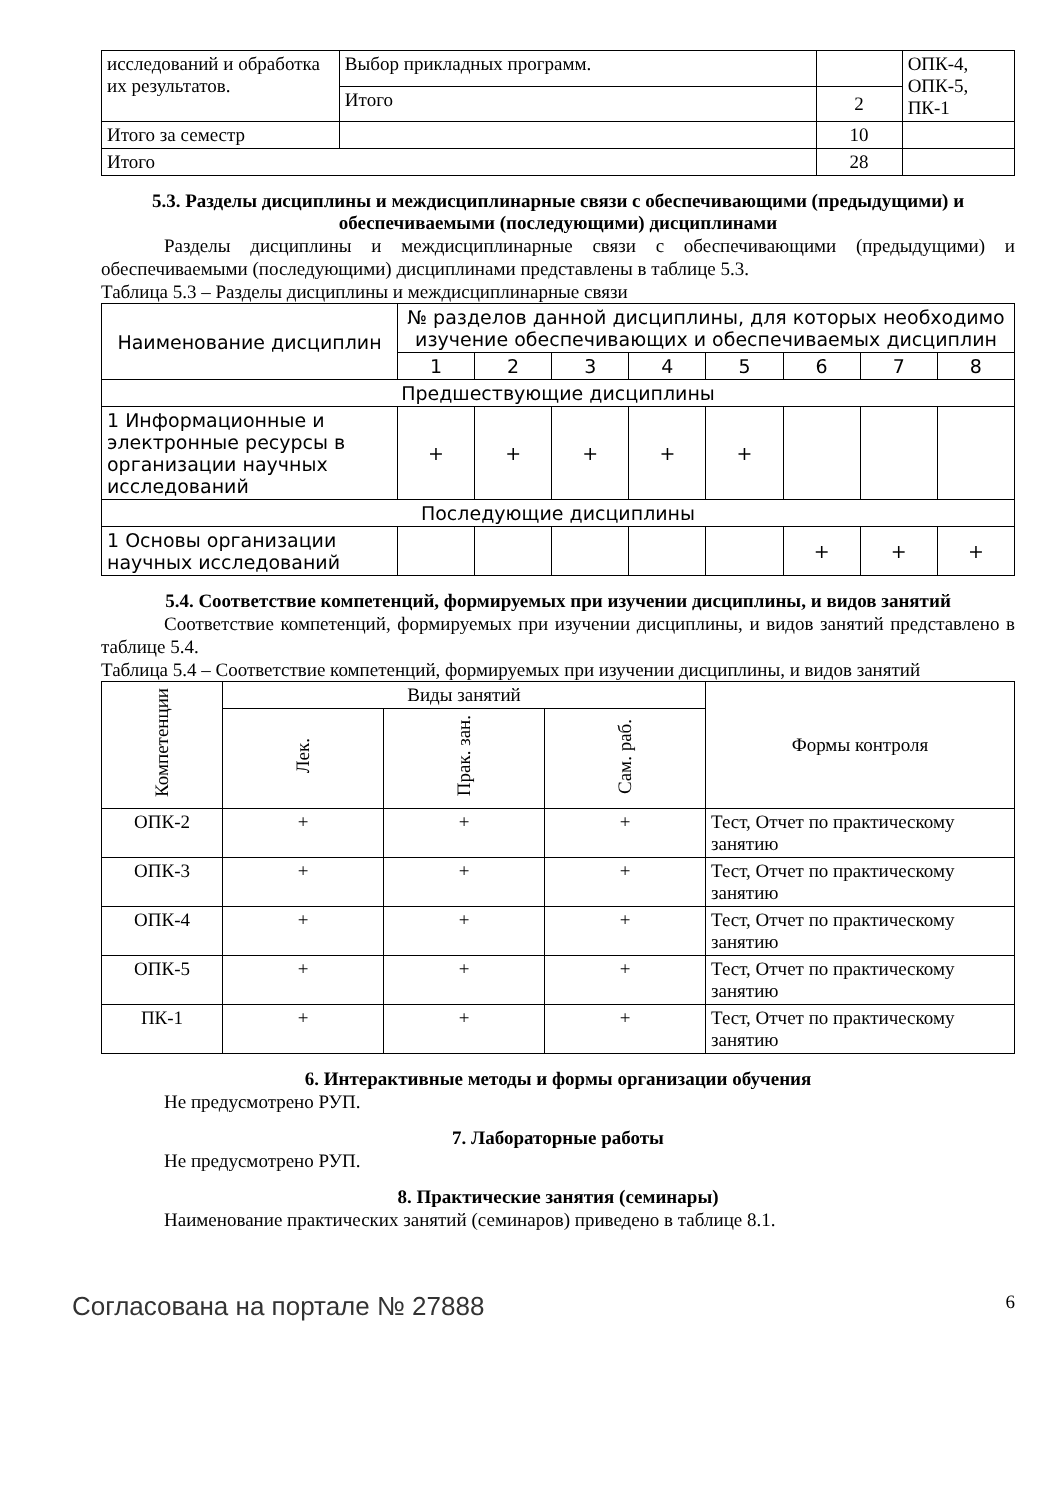| исследований и обработка их результатов. | Выбор прикладных программ. | | ОПК-4, ОПК-5, ПК-1 |
| | Итого | 2 | |
| Итого за семестр | | 10 | |
| Итого | | 28 | |
5.3. Разделы дисциплины и междисциплинарные связи с обеспечивающими (предыдущими) и обеспечиваемыми (последующими) дисциплинами
Разделы дисциплины и междисциплинарные связи с обеспечивающими (предыдущими) и обеспечиваемыми (последующими) дисциплинами представлены в таблице 5.3.
Таблица 5.3 – Разделы дисциплины и междисциплинарные связи
| Наименование дисциплин | № разделов данной дисциплины, для которых необходимо изучение обеспечивающих и обеспечиваемых дисциплин | | | | | | | |
| | 1 | 2 | 3 | 4 | 5 | 6 | 7 | 8 |
| Предшествующие дисциплины | | | | | | | | |
| 1 Информационные и электронные ресурсы в организации научных исследований | + | + | + | + | + | | | |
| Последующие дисциплины | | | | | | | | |
| 1 Основы организации научных исследований | | | | | | + | + | + |
5.4. Соответствие компетенций, формируемых при изучении дисциплины, и видов занятий
Соответствие компетенций, формируемых при изучении дисциплины, и видов занятий представлено в таблице 5.4.
Таблица 5.4 – Соответствие компетенций, формируемых при изучении дисциплины, и видов занятий
| Компетенции | Виды занятий | | | Формы контроля |
| | Лек. | Прак. зан. | Сам. раб. | |
| ОПК-2 | + | + | + | Тест, Отчет по практическому занятию |
| ОПК-3 | + | + | + | Тест, Отчет по практическому занятию |
| ОПК-4 | + | + | + | Тест, Отчет по практическому занятию |
| ОПК-5 | + | + | + | Тест, Отчет по практическому занятию |
| ПК-1 | + | + | + | Тест, Отчет по практическому занятию |
6. Интерактивные методы и формы организации обучения
Не предусмотрено РУП.
7. Лабораторные работы
Не предусмотрено РУП.
8. Практические занятия (семинары)
Наименование практических занятий (семинаров) приведено в таблице 8.1.
Согласована на портале № 27888 6